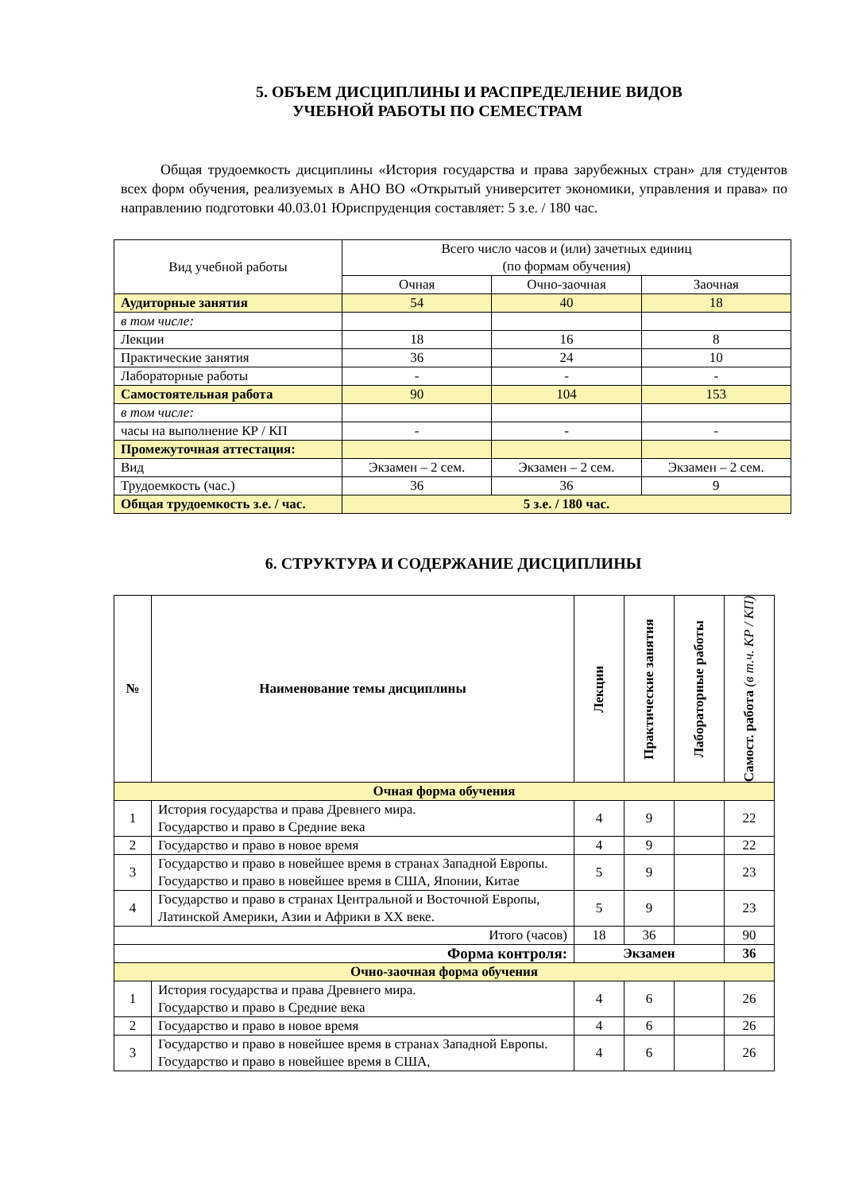5. ОБЪЕМ ДИСЦИПЛИНЫ И РАСПРЕДЕЛЕНИЕ ВИДОВ
УЧЕБНОЙ РАБОТЫ ПО СЕМЕСТРАМ
Общая трудоемкость дисциплины «История государства и права зарубежных стран» для студентов всех форм обучения, реализуемых в АНО ВО «Открытый университет экономики, управления и права» по направлению подготовки 40.03.01 Юриспруденция составляет: 5 з.е. / 180 час.
| Вид учебной работы | Всего число часов и (или) зачетных единиц (по формам обучения) | | |
| | Очная | Очно-заочная | Заочная |
| Аудиторные занятия | 54 | 40 | 18 |
| в том числе: | | | |
| Лекции | 18 | 16 | 8 |
| Практические занятия | 36 | 24 | 10 |
| Лабораторные работы | - | - | - |
| Самостоятельная работа | 90 | 104 | 153 |
| в том числе: | | | |
| часы на выполнение КР / КП | - | - | - |
| Промежуточная аттестация: | | | |
| Вид | Экзамен – 2 сем. | Экзамен – 2 сем. | Экзамен – 2 сем. |
| Трудоемкость (час.) | 36 | 36 | 9 |
| Общая трудоемкость з.е. / час. | 5 з.е. / 180 час. | | |
6. СТРУКТУРА И СОДЕРЖАНИЕ ДИСЦИПЛИНЫ
| № | Наименование темы дисциплины | Лекции | Практические занятия | Лабораторные работы | Самост. работа (в т.ч. КР / КП) |
| --- | --- | --- | --- | --- | --- |
| Очная форма обучения | | | | | |
| 1 | История государства и права Древнего мира. Государство и право в Средние века | 4 | 9 | | 22 |
| 2 | Государство и право в новое время | 4 | 9 | | 22 |
| 3 | Государство и право в новейшее время в странах Западной Европы. Государство и право в новейшее время в США, Японии, Китае | 5 | 9 | | 23 |
| 4 | Государство и право в странах Центральной и Восточной Европы, Латинской Америки, Азии и Африки в XX веке. | 5 | 9 | | 23 |
| Итого (часов) | | 18 | 36 | | 90 |
| Форма контроля: | | Экзамен | | | 36 |
| Очно-заочная форма обучения | | | | | |
| 1 | История государства и права Древнего мира. Государство и право в Средние века | 4 | 6 | | 26 |
| 2 | Государство и право в новое время | 4 | 6 | | 26 |
| 3 | Государство и право в новейшее время в странах Западной Европы. Государство и право в новейшее время в США, | 4 | 6 | | 26 |